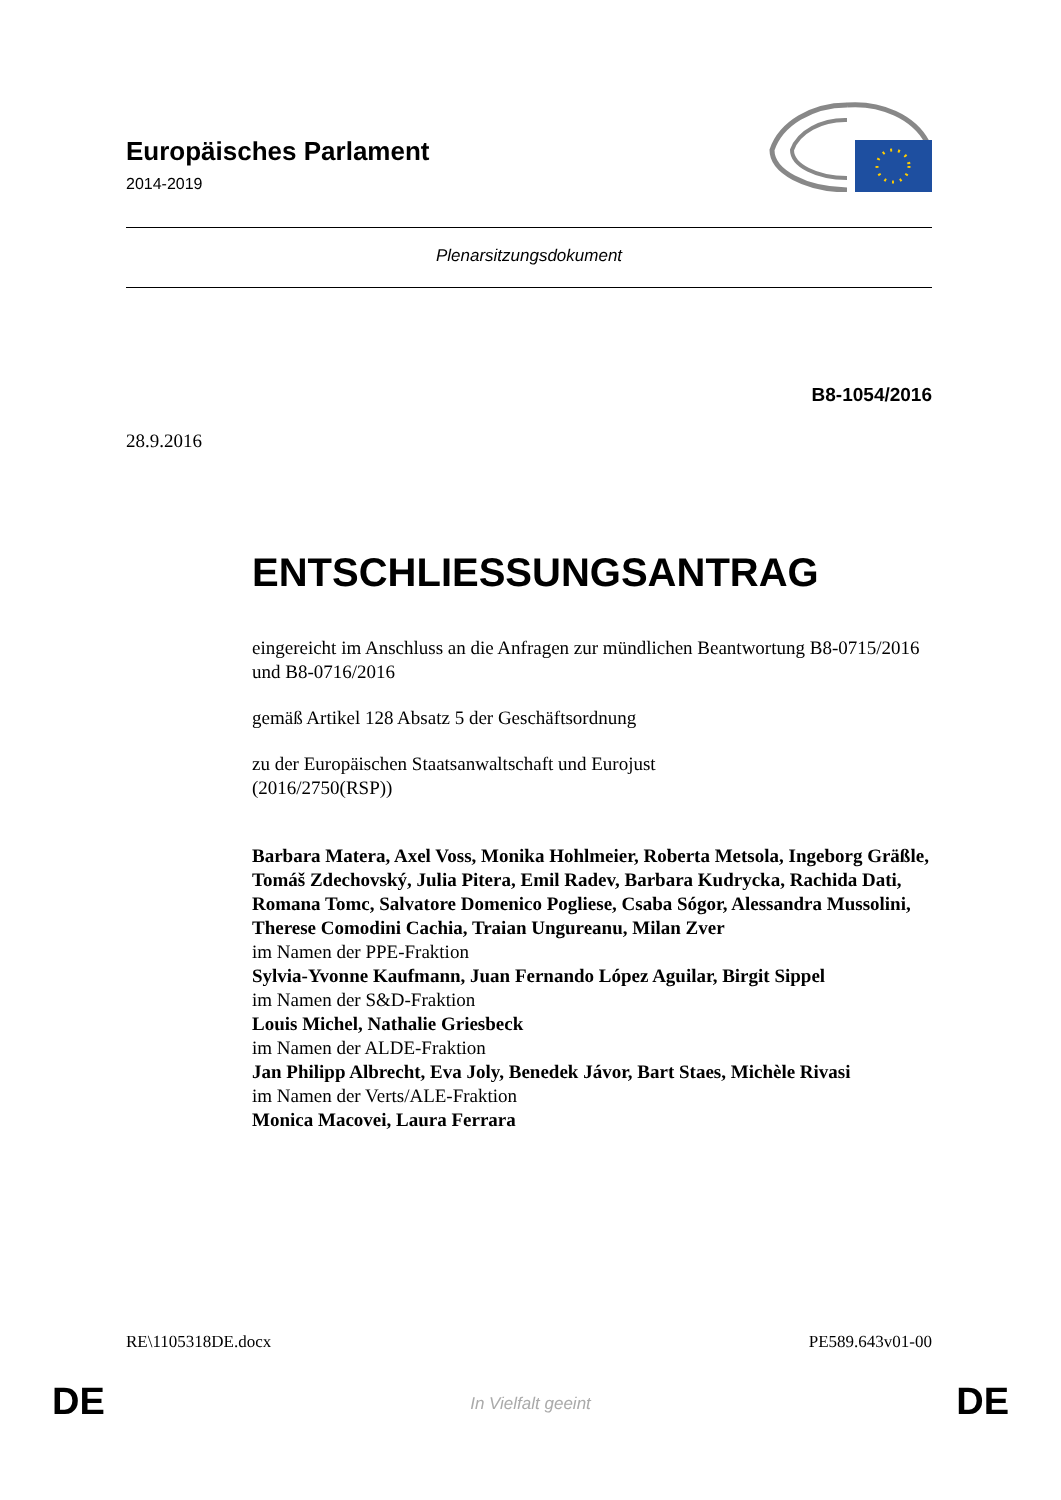Europäisches Parlament
2014-2019
Plenarsitzungsdokument
B8-1054/2016
28.9.2016
ENTSCHLIESSUNGSANTRAG
eingereicht im Anschluss an die Anfragen zur mündlichen Beantwortung B8-0715/2016 und B8-0716/2016
gemäß Artikel 128 Absatz 5 der Geschäftsordnung
zu der Europäischen Staatsanwaltschaft und Eurojust
(2016/2750(RSP))
Barbara Matera, Axel Voss, Monika Hohlmeier, Roberta Metsola, Ingeborg Gräßle, Tomáš Zdechovský, Julia Pitera, Emil Radev, Barbara Kudrycka, Rachida Dati, Romana Tomc, Salvatore Domenico Pogliese, Csaba Sógor, Alessandra Mussolini, Therese Comodini Cachia, Traian Ungureanu, Milan Zver
im Namen der PPE-Fraktion
Sylvia-Yvonne Kaufmann, Juan Fernando López Aguilar, Birgit Sippel
im Namen der S&D-Fraktion
Louis Michel, Nathalie Griesbeck
im Namen der ALDE-Fraktion
Jan Philipp Albrecht, Eva Joly, Benedek Jávor, Bart Staes, Michèle Rivasi
im Namen der Verts/ALE-Fraktion
Monica Macovei, Laura Ferrara
RE\1105318DE.docx PE589.643v01-00
DE
In Vielfalt geeint DE